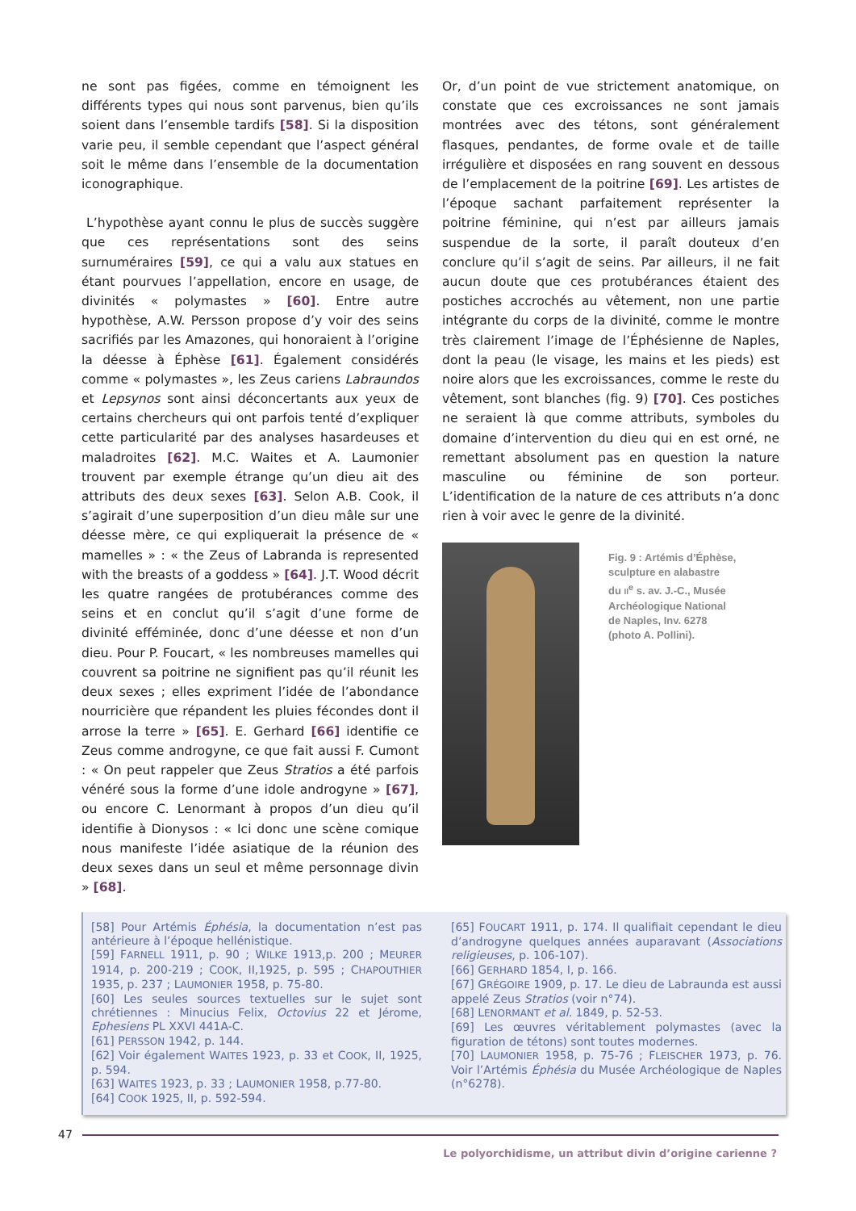ne sont pas figées, comme en témoignent les différents types qui nous sont parvenus, bien qu’ils soient dans l’ensemble tardifs [58]. Si la disposition varie peu, il semble cependant que l’aspect général soit le même dans l’ensemble de la documentation iconographique.
L’hypothèse ayant connu le plus de succès suggère que ces représentations sont des seins surnuméraires [59], ce qui a valu aux statues en étant pourvues l’appellation, encore en usage, de divinités « polymastes » [60]. Entre autre hypothèse, A.W. Persson propose d’y voir des seins sacrifiés par les Amazones, qui honoraient à l’origine la déesse à Éphèse [61]. Également considérés comme « polymastes », les Zeus cariens Labraundos et Lepsynos sont ainsi déconcertants aux yeux de certains chercheurs qui ont parfois tenté d’expliquer cette particularité par des analyses hasardeuses et maladroites [62]. M.C. Waites et A. Laumonier trouvent par exemple étrange qu’un dieu ait des attributs des deux sexes [63]. Selon A.B. Cook, il s’agirait d’une superposition d’un dieu mâle sur une déesse mère, ce qui expliquerait la présence de « mamelles » : « the Zeus of Labranda is represented with the breasts of a goddess » [64]. J.T. Wood décrit les quatre rangées de protubérances comme des seins et en conclut qu’il s’agit d’une forme de divinité efféminée, donc d’une déesse et non d’un dieu. Pour P. Foucart, « les nombreuses mamelles qui couvrent sa poitrine ne signifient pas qu’il réunit les deux sexes ; elles expriment l’idée de l’abondance nourricière que répandent les pluies fécondes dont il arrose la terre » [65]. E. Gerhard [66] identifie ce Zeus comme androgyne, ce que fait aussi F. Cumont : « On peut rappeler que Zeus Stratios a été parfois vénéré sous la forme d’une idole androgyne » [67], ou encore C. Lenormant à propos d’un dieu qu’il identifie à Dionysos : « Ici donc une scène comique nous manifeste l’idée asiatique de la réunion des deux sexes dans un seul et même personnage divin » [68].
Or, d’un point de vue strictement anatomique, on constate que ces excroissances ne sont jamais montrées avec des tétons, sont généralement flasques, pendantes, de forme ovale et de taille irrégulière et disposées en rang souvent en dessous de l’emplacement de la poitrine [69]. Les artistes de l’époque sachant parfaitement représenter la poitrine féminine, qui n’est par ailleurs jamais suspendue de la sorte, il paraît douteux d’en conclure qu’il s’agit de seins. Par ailleurs, il ne fait aucun doute que ces protubérances étaient des postiches accrochés au vêtement, non une partie intégrante du corps de la divinité, comme le montre très clairement l’image de l’Éphésienne de Naples, dont la peau (le visage, les mains et les pieds) est noire alors que les excroissances, comme le reste du vêtement, sont blanches (fig. 9) [70]. Ces postiches ne seraient là que comme attributs, symboles du domaine d’intervention du dieu qui en est orné, ne remettant absolument pas en question la nature masculine ou féminine de son porteur. L’identification de la nature de ces attributs n’a donc rien à voir avec le genre de la divinité.
Fig. 9 : Artémis d’Éphèse,
sculpture en alabastre
du II<sup>e</sup> s. av. J.-C., Musée
Archéologique National
de Naples, Inv. 6278
(photo A. Pollini).
[58] Pour Artémis Éphésia, la documentation n’est pas antérieure à l’époque hellénistique.
[59] FARNELL 1911, p. 90 ; WILKE 1913,p. 200 ; MEURER 1914, p. 200-219 ; COOK, II,1925, p. 595 ; CHAPOUTHIER 1935, p. 237 ; LAUMONIER 1958, p. 75-80.
[60] Les seules sources textuelles sur le sujet sont chrétiennes : Minucius Felix, Octovius 22 et Jérome, Ephesiens PL XXVI 441A-C.
[61] PERSSON 1942, p. 144.
[62] Voir également WAITES 1923, p. 33 et COOK, II, 1925, p. 594.
[63] WAITES 1923, p. 33 ; LAUMONIER 1958, p.77-80.
[64] COOK 1925, II, p. 592-594.
[65] FOUCART 1911, p. 174. Il qualifiait cependant le dieu d’androgyne quelques années auparavant (Associations religieuses, p. 106-107).
[66] GERHARD 1854, I, p. 166.
[67] GRÉGOIRE 1909, p. 17. Le dieu de Labraunda est aussi appelé Zeus Stratios (voir n°74).
[68] LENORMANT et al. 1849, p. 52-53.
[69] Les œuvres véritablement polymastes (avec la figuration de tétons) sont toutes modernes.
[70] LAUMONIER 1958, p. 75-76 ; FLEISCHER 1973, p. 76. Voir l’Artémis Éphésia du Musée Archéologique de Naples (n°6278).
47
Le polyorchidisme, un attribut divin d’origine carienne ?